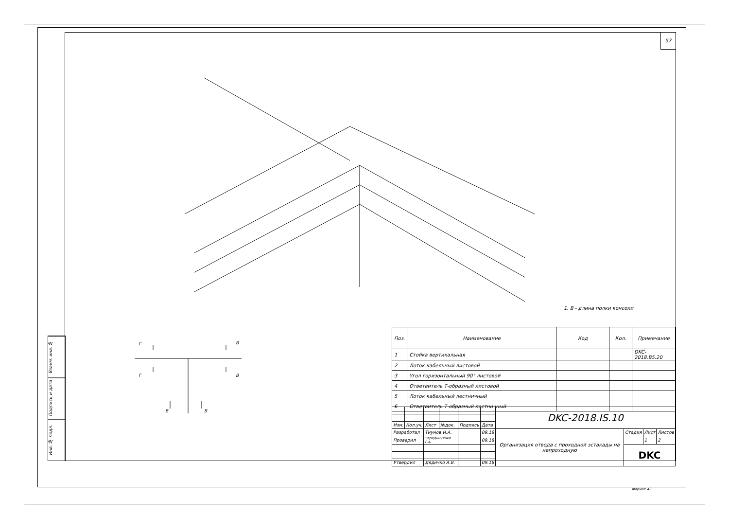57
Взаим. инв. №
Подпись и дата
Инв. № подл.
1. В - длина полки консоли
Г
В
Г
В
В
В
| Поз. | Наименование | Код | Кол. | Примечание |
| --- | --- | --- | --- | --- |
| 1 | Стойка вертикальная | | | DKC-2018.B5.20 |
| 2 | Лоток кабельный листовой | | | |
| 3 | Угол горизонтальный 90° листовой | | | |
| 4 | Ответвитель Т-образный листовой | | | |
| 5 | Лоток кабельный лестничный | | | |
| 6 | Ответвитель Т-образный лестничный | | | |
| | | | | | | DKC-2018.IS.10 | | | |
| Изм. | Кол.уч. | Лист | №док. | Подпись | Дата | | | | |
| Разработал | | Тиунов И.А. | | | 09.18 | Организация отвода с проходной эстакады на непроходную | Стадия | Лист | Листов |
| Проверил | | Чередниченко Г.А. | | | 09.18 | | | 1 | 2 |
| | | | | | | | DKC | | |
| Утвердил | | Дядичко А.В. | | | 09.18 | | | | |
Формат А2